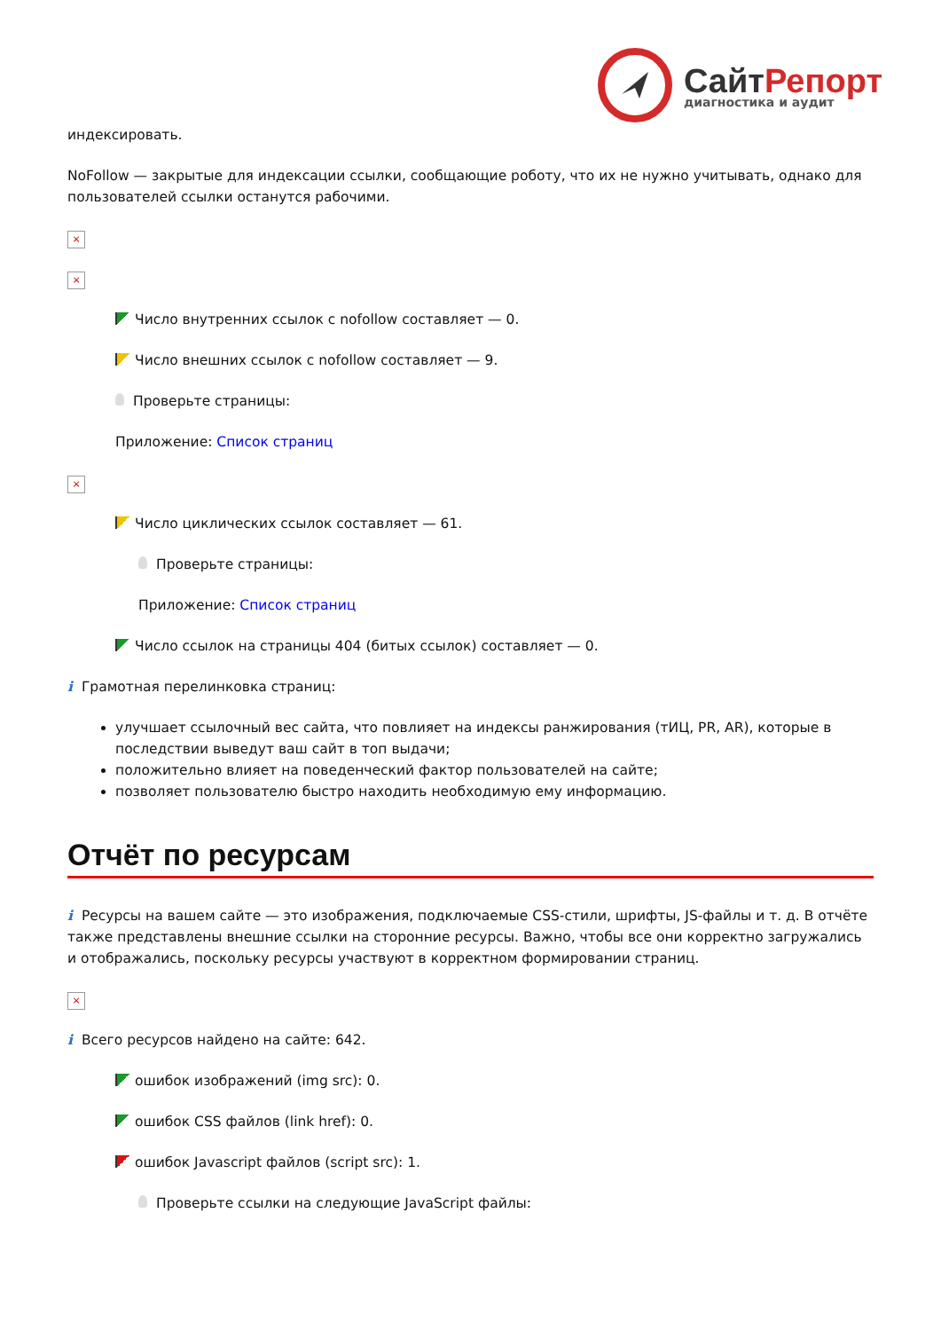СайтРепорт
диагностика и аудит
индексировать.
NoFollow — закрытые для индексации ссылки, сообщающие роботу, что их не нужно учитывать, однако для пользователей ссылки останутся рабочими.
×
×
Число внутренних ссылок с nofollow составляет — 0.
Число внешних ссылок с nofollow составляет — 9.
Проверьте страницы:
Приложение: Список страниц
×
Число циклических ссылок составляет — 61.
Проверьте страницы:
Приложение: Список страниц
Число ссылок на страницы 404 (битых ссылок) составляет — 0.
i Грамотная перелинковка страниц:
улучшает ссылочный вес сайта, что повлияет на индексы ранжирования (тИЦ, PR, AR), которые в последствии выведут ваш сайт в топ выдачи;
положительно влияет на поведенческий фактор пользователей на сайте;
позволяет пользователю быстро находить необходимую ему информацию.
Отчёт по ресурсам
i Ресурсы на вашем сайте — это изображения, подключаемые CSS-стили, шрифты, JS-файлы и т. д. В отчёте также представлены внешние ссылки на сторонние ресурсы. Важно, чтобы все они корректно загружались и отображались, поскольку ресурсы участвуют в корректном формировании страниц.
×
i Всего ресурсов найдено на сайте: 642.
ошибок изображений (img src): 0.
ошибок CSS файлов (link href): 0.
ошибок Javascript файлов (script src): 1.
Проверьте ссылки на следующие JavaScript файлы: